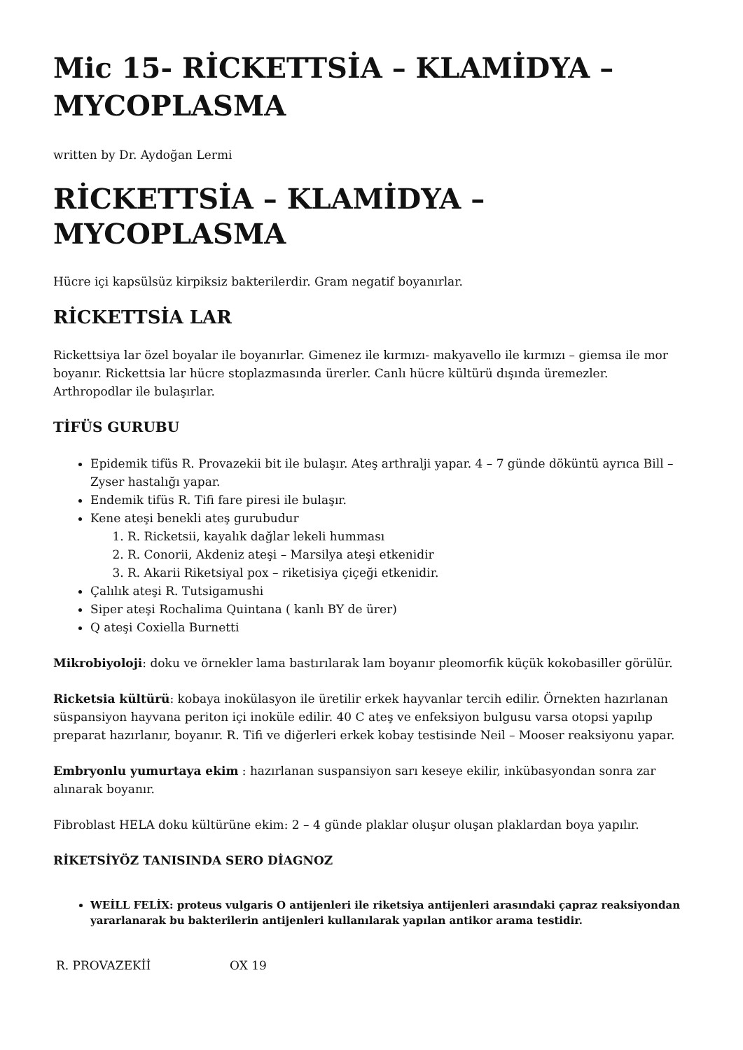Mic 15- RİCKETTSİA – KLAMİDYA – MYCOPLASMA
written by Dr. Aydoğan Lermi
RİCKETTSİA – KLAMİDYA – MYCOPLASMA
Hücre içi kapsülsüz kirpiksiz bakterilerdir. Gram negatif boyanırlar.
RİCKETTSİA LAR
Rickettsiya lar özel boyalar ile boyanırlar. Gimenez ile kırmızı- makyavello ile kırmızı – giemsa ile mor boyanır. Rickettsia lar hücre stoplazmasında ürerler. Canlı hücre kültürü dışında üremezler. Arthropodlar ile bulaşırlar.
TİFÜS GURUBU
Epidemik tifüs R. Provazekii bit ile bulaşır. Ateş arthralji yapar. 4 – 7 günde döküntü ayrıca Bill – Zyser hastalığı yapar.
Endemik tifüs R. Tifi fare piresi ile bulaşır.
Kene ateşi benekli ateş gurubudur
1. R. Ricketsii, kayalık dağlar lekeli humması
2. R. Conorii, Akdeniz ateşi – Marsilya ateşi etkenidir
3. R. Akarii Riketsiyal pox – riketisiya çiçeği etkenidir.
Çalılık ateşi R. Tutsigamushi
Siper ateşi Rochalima Quintana ( kanlı BY de ürer)
Q ateşi Coxiella Burnetti
Mikrobiyoloji: doku ve örnekler lama bastırılarak lam boyanır pleomorfik küçük kokobasiller görülür.
Ricketsia kültürü: kobaya inokülasyon ile üretilir erkek hayvanlar tercih edilir. Örnekten hazırlanan süspansiyon hayvana periton içi inoküle edilir. 40 C ateş ve enfeksiyon bulgusu varsa otopsi yapılıp preparat hazırlanır, boyanır. R. Tifi ve diğerleri erkek kobay testisinde Neil – Mooser reaksiyonu yapar.
Embryonlu yumurtaya ekim : hazırlanan suspansiyon sarı keseye ekilir, inkübasyondan sonra zar alınarak boyanır.
Fibroblast HELA doku kültürüne ekim: 2 – 4 günde plaklar oluşur oluşan plaklardan boya yapılır.
RİKETSİYÖZ TANISINDA SERO DİAGNOZ
WEİLL FELİX: proteus vulgaris O antijenleri ile riketsiya antijenleri arasındaki çapraz reaksiyondan yararlanarak bu bakterilerin antijenleri kullanılarak yapılan antikor arama testidir.
| R. PROVAZEKİİ | OX 19 |